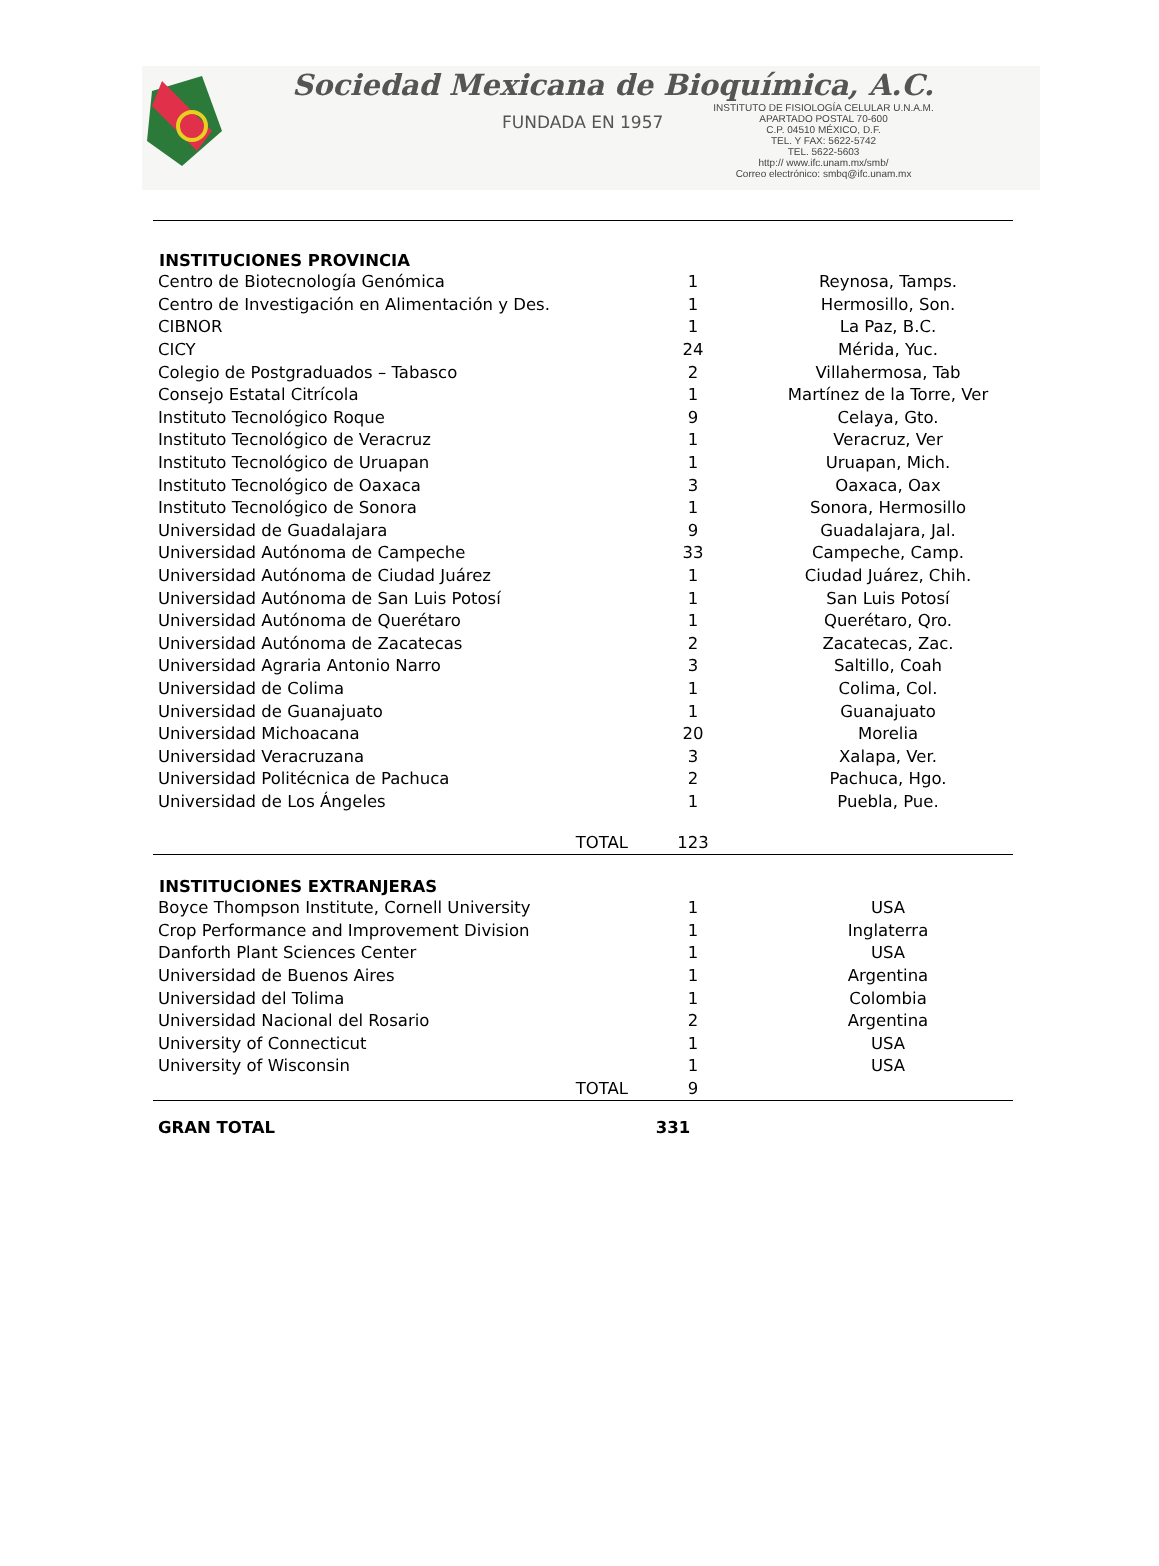Sociedad Mexicana de Bioquímica, A.C.
FUNDADA EN 1957
INSTITUTO DE FISIOLOGÍA CELULAR U.N.A.M.
APARTADO POSTAL 70-600
C.P. 04510 MÉXICO, D.F.
TEL. Y FAX: 5622-5742
TEL. 5622-5603
http:// www.ifc.unam.mx/smb/
Correo electrónico: smbq@ifc.unam.mx
| INSTITUCIONES PROVINCIA | | |
| --- | --- | --- |
| Centro de Biotecnología Genómica | 1 | Reynosa, Tamps. |
| Centro de Investigación en Alimentación y Des. | 1 | Hermosillo, Son. |
| CIBNOR | 1 | La Paz, B.C. |
| CICY | 24 | Mérida, Yuc. |
| Colegio de Postgraduados – Tabasco | 2 | Villahermosa, Tab |
| Consejo Estatal Citrícola | 1 | Martínez de la Torre, Ver |
| Instituto Tecnológico Roque | 9 | Celaya, Gto. |
| Instituto Tecnológico de Veracruz | 1 | Veracruz, Ver |
| Instituto Tecnológico de Uruapan | 1 | Uruapan, Mich. |
| Instituto Tecnológico de Oaxaca | 3 | Oaxaca, Oax |
| Instituto Tecnológico de Sonora | 1 | Sonora, Hermosillo |
| Universidad de Guadalajara | 9 | Guadalajara, Jal. |
| Universidad Autónoma de Campeche | 33 | Campeche, Camp. |
| Universidad Autónoma de Ciudad Juárez | 1 | Ciudad Juárez, Chih. |
| Universidad Autónoma de San Luis Potosí | 1 | San Luis Potosí |
| Universidad Autónoma de Querétaro | 1 | Querétaro, Qro. |
| Universidad Autónoma de Zacatecas | 2 | Zacatecas, Zac. |
| Universidad Agraria Antonio Narro | 3 | Saltillo, Coah |
| Universidad de Colima | 1 | Colima, Col. |
| Universidad de Guanajuato | 1 | Guanajuato |
| Universidad Michoacana | 20 | Morelia |
| Universidad Veracruzana | 3 | Xalapa, Ver. |
| Universidad Politécnica de Pachuca | 2 | Pachuca, Hgo. |
| Universidad de Los Ángeles | 1 | Puebla, Pue. |
| TOTAL | 123 | |
| INSTITUCIONES EXTRANJERAS | | |
| --- | --- | --- |
| Boyce Thompson Institute, Cornell University | 1 | USA |
| Crop Performance and Improvement Division | 1 | Inglaterra |
| Danforth Plant Sciences Center | 1 | USA |
| Universidad de Buenos Aires | 1 | Argentina |
| Universidad del Tolima | 1 | Colombia |
| Universidad Nacional del Rosario | 2 | Argentina |
| University of Connecticut | 1 | USA |
| University of Wisconsin | 1 | USA |
| TOTAL | 9 | |
| GRAN TOTAL | 331 | |